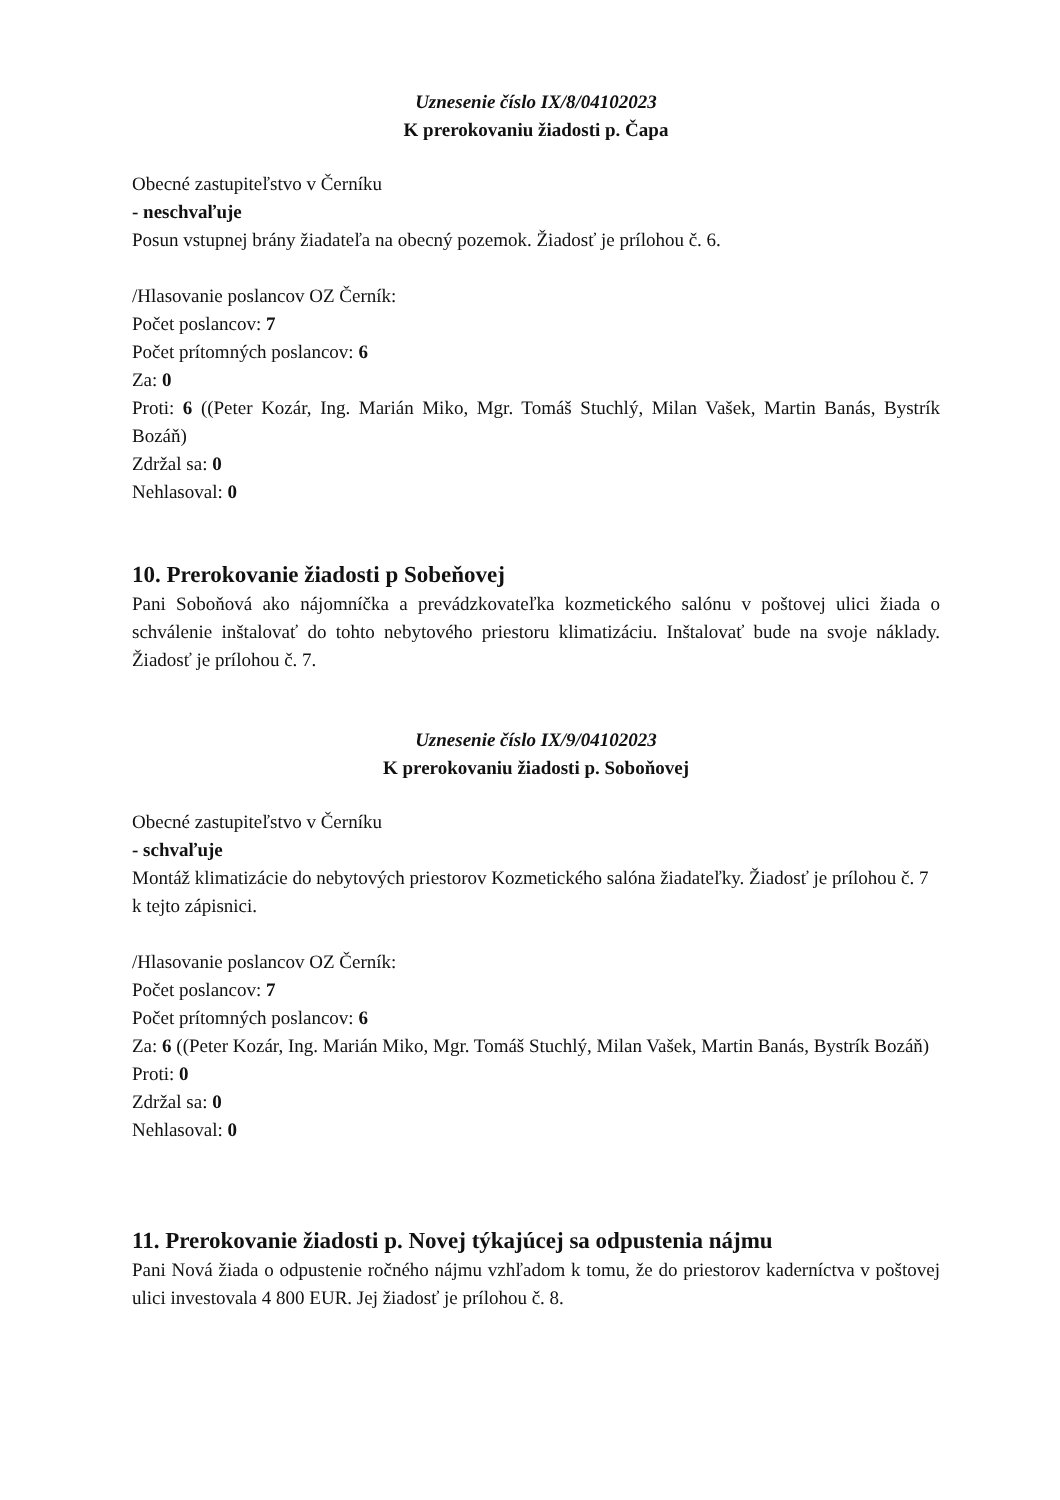Uznesenie číslo IX/8/04102023
K prerokovaniu žiadosti p. Čapa
Obecné zastupiteľstvo v Černíku
- neschvaľuje
Posun vstupnej brány žiadateľa na obecný pozemok. Žiadosť je prílohou č. 6.
/Hlasovanie poslancov OZ Černík:
Počet poslancov: 7
Počet prítomných poslancov: 6
Za: 0
Proti: 6 ((Peter Kozár, Ing. Marián Miko, Mgr. Tomáš Stuchlý, Milan Vašek, Martin Banás, Bystrík Bozáň)
Zdržal sa: 0
Nehlasoval: 0
10. Prerokovanie žiadosti p Sobeňovej
Pani Soboňová ako nájomníčka a prevádzkovateľka kozmetického salónu v poštovej ulici žiada o schválenie inštalovať do tohto nebytového priestoru klimatizáciu. Inštalovať bude na svoje náklady. Žiadosť je prílohou č. 7.
Uznesenie číslo IX/9/04102023
K prerokovaniu žiadosti p. Soboňovej
Obecné zastupiteľstvo v Černíku
- schvaľuje
Montáž klimatizácie do nebytových priestorov Kozmetického salóna žiadateľky. Žiadosť je prílohou č. 7 k tejto zápisnici.
/Hlasovanie poslancov OZ Černík:
Počet poslancov: 7
Počet prítomných poslancov: 6
Za: 6 ((Peter Kozár, Ing. Marián Miko, Mgr. Tomáš Stuchlý, Milan Vašek, Martin Banás, Bystrík Bozáň)
Proti: 0
Zdržal sa: 0
Nehlasoval: 0
11. Prerokovanie žiadosti p. Novej týkajúcej sa odpustenia nájmu
Pani Nová žiada o odpustenie ročného nájmu vzhľadom k tomu, že do priestorov kaderníctva v poštovej ulici investovala 4 800 EUR. Jej žiadosť je prílohou č. 8.